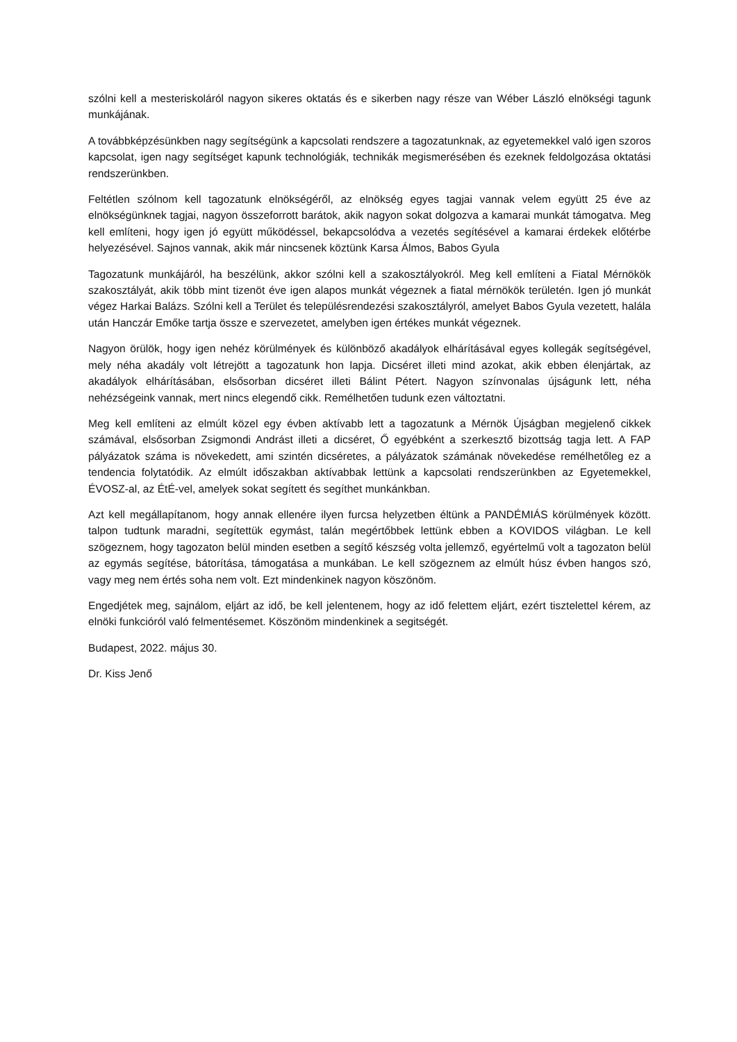szólni kell a mesteriskoláról nagyon sikeres oktatás és e sikerben nagy része van Wéber László elnökségi tagunk munkájának.
A továbbképzésünkben nagy segítségünk a kapcsolati rendszere a tagozatunknak, az egyetemekkel való igen szoros kapcsolat, igen nagy segítséget kapunk technológiák, technikák megismerésében és ezeknek feldolgozása oktatási rendszerünkben.
Feltétlen szólnom kell tagozatunk elnökségéről, az elnökség egyes tagjai vannak velem együtt 25 éve az elnökségünknek tagjai, nagyon összeforrott barátok, akik nagyon sokat dolgozva a kamarai munkát támogatva. Meg kell említeni, hogy igen jó együtt működéssel, bekapcsolódva a vezetés segítésével a kamarai érdekek előtérbe helyezésével. Sajnos vannak, akik már nincsenek köztünk Karsa Álmos, Babos Gyula
Tagozatunk munkájáról, ha beszélünk, akkor szólni kell a szakosztályokról. Meg kell említeni a Fiatal Mérnökök szakosztályát, akik több mint tizenöt éve igen alapos munkát végeznek a fiatal mérnökök területén. Igen jó munkát végez Harkai Balázs. Szólni kell a Terület és településrendezési szakosztályról, amelyet Babos Gyula vezetett, halála után Hanczár Emőke tartja össze e szervezetet, amelyben igen értékes munkát végeznek.
Nagyon örülök, hogy igen nehéz körülmények és különböző akadályok elhárításával egyes kollegák segítségével, mely néha akadály volt létrejött a tagozatunk hon lapja. Dicséret illeti mind azokat, akik ebben élenjártak, az akadályok elhárításában, elsősorban dicséret illeti Bálint Pétert. Nagyon színvonalas újságunk lett, néha nehézségeink vannak, mert nincs elegendő cikk. Remélhetően tudunk ezen változtatni.
Meg kell említeni az elmúlt közel egy évben aktívabb lett a tagozatunk a Mérnök Újságban megjelenő cikkek számával, elsősorban Zsigmondi Andrást illeti a dicséret, Ő egyébként a szerkesztő bizottság tagja lett. A FAP pályázatok száma is növekedett, ami szintén dicséretes, a pályázatok számának növekedése remélhetőleg ez a tendencia folytatódik. Az elmúlt időszakban aktívabbak lettünk a kapcsolati rendszerünkben az Egyetemekkel, ÉVOSZ-al, az ÉtÉ-vel, amelyek sokat segített és segíthet munkánkban.
Azt kell megállapítanom, hogy annak ellenére ilyen furcsa helyzetben éltünk a PANDÉMIÁS körülmények között. talpon tudtunk maradni, segítettük egymást, talán megértőbbek lettünk ebben a KOVIDOS világban. Le kell szögeznem, hogy tagozaton belül minden esetben a segítő készség volta jellemző, egyértelmű volt a tagozaton belül az egymás segítése, bátorítása, támogatása a munkában. Le kell szögeznem az elmúlt húsz évben hangos szó, vagy meg nem értés soha nem volt. Ezt mindenkinek nagyon köszönöm.
Engedjétek meg, sajnálom, eljárt az idő, be kell jelentenem, hogy az idő felettem eljárt, ezért tisztelettel kérem, az elnöki funkcióról való felmentésemet. Köszönöm mindenkinek a segitségét.
Budapest, 2022. május 30.
Dr. Kiss Jenő